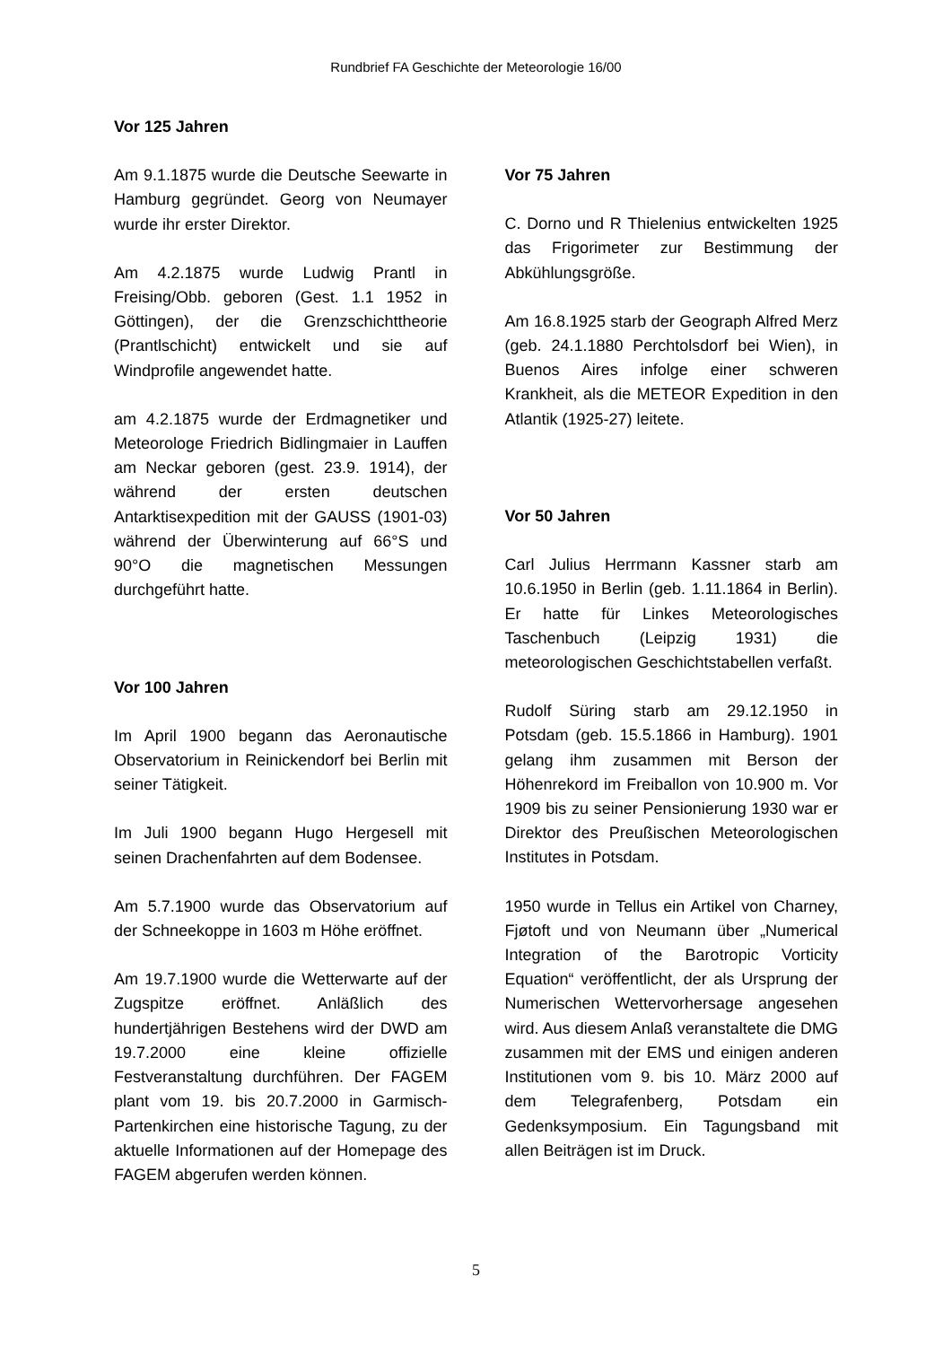Rundbrief FA Geschichte der Meteorologie 16/00
Vor 125 Jahren
Am 9.1.1875 wurde die Deutsche Seewarte in Hamburg gegründet. Georg von Neumayer wurde ihr erster Direktor.
Am 4.2.1875 wurde Ludwig Prantl in Freising/Obb. geboren (Gest. 1.1 1952 in Göttingen), der die Grenzschichttheorie (Prantlschicht) entwickelt und sie auf Windprofile angewendet hatte.
am 4.2.1875 wurde der Erdmagnetiker und Meteorologe Friedrich Bidlingmaier in Lauffen am Neckar geboren (gest. 23.9. 1914), der während der ersten deutschen Antarktisexpedition mit der GAUSS (1901-03) während der Überwinterung auf 66°S und 90°O die magnetischen Messungen durchgeführt hatte.
Vor 100 Jahren
Im April 1900 begann das Aeronautische Observatorium in Reinickendorf bei Berlin mit seiner Tätigkeit.
Im Juli 1900 begann Hugo Hergesell mit seinen Drachenfahrten auf dem Bodensee.
Am 5.7.1900 wurde das Observatorium auf der Schneekoppe in 1603 m Höhe eröffnet.
Am 19.7.1900 wurde die Wetterwarte auf der Zugspitze eröffnet. Anläßlich des hundertjährigen Bestehens wird der DWD am 19.7.2000 eine kleine offizielle Festveranstaltung durchführen. Der FAGEM plant vom 19. bis 20.7.2000 in Garmisch-Partenkirchen eine historische Tagung, zu der aktuelle Informationen auf der Homepage des FAGEM abgerufen werden können.
Vor 75 Jahren
C. Dorno und R Thielenius entwickelten 1925 das Frigorimeter zur Bestimmung der Abkühlungsgröße.
Am 16.8.1925 starb der Geograph Alfred Merz (geb. 24.1.1880 Perchtolsdorf bei Wien), in Buenos Aires infolge einer schweren Krankheit, als die METEOR Expedition in den Atlantik (1925-27) leitete.
Vor 50 Jahren
Carl Julius Herrmann Kassner starb am 10.6.1950 in Berlin (geb. 1.11.1864 in Berlin). Er hatte für Linkes Meteorologisches Taschenbuch (Leipzig 1931) die meteorologischen Geschichtstabellen verfaßt.
Rudolf Süring starb am 29.12.1950 in Potsdam (geb. 15.5.1866 in Hamburg). 1901 gelang ihm zusammen mit Berson der Höhenrekord im Freiballon von 10.900 m. Vor 1909 bis zu seiner Pensionierung 1930 war er Direktor des Preußischen Meteorologischen Institutes in Potsdam.
1950 wurde in Tellus ein Artikel von Charney, Fjøtoft und von Neumann über „Numerical Integration of the Barotropic Vorticity Equation“ veröffentlicht, der als Ursprung der Numerischen Wettervorhersage angesehen wird. Aus diesem Anlaß veranstaltete die DMG zusammen mit der EMS und einigen anderen Institutionen vom 9. bis 10. März 2000 auf dem Telegrafenberg, Potsdam ein Gedenksymposium. Ein Tagungsband mit allen Beiträgen ist im Druck.
5